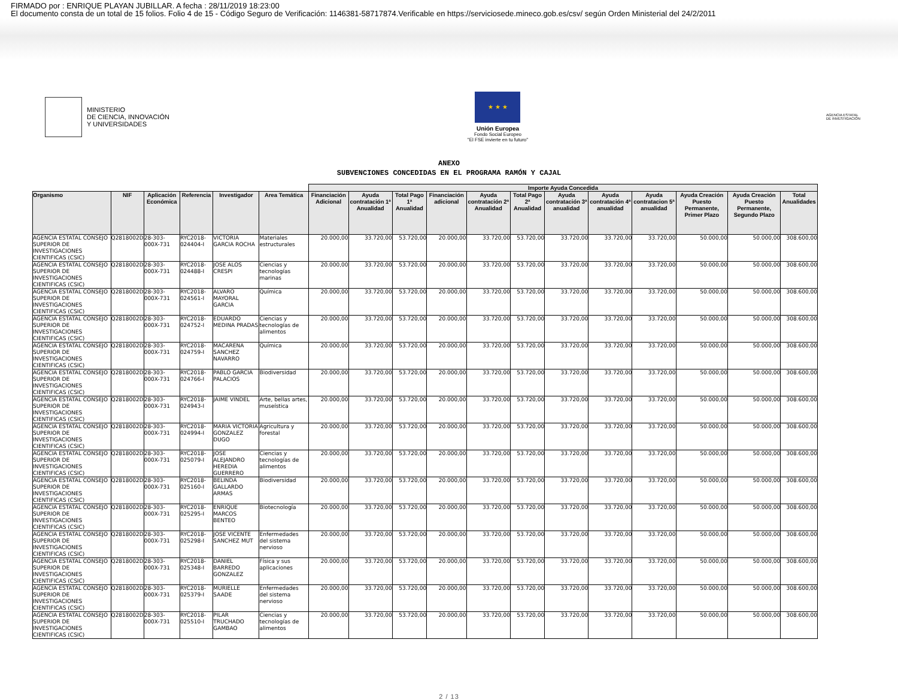FIRMADO por : ENRIQUE PLAYAN JUBILLAR. A fecha : 28/11/2019 18:23:00
El documento consta de un total de 15 folios. Folio 4 de 15 - Código Seguro de Verificación: 1146381-58717874.Verificable en https://serviciosede.mineco.gob.es/csv/ según Orden Ministerial del 24/2/2011
MINISTERIO
DE CIENCIA, INNOVACIÓN
Y UNIVERSIDADES
★ ★ ★
Unión Europea
Fondo Social Europeo
"El FSE invierte en tu futuro"
AGENCIA ESTATAL DE INVESTIGACIÓN
ANEXO
SUBVENCIONES CONCEDIDAS EN EL PROGRAMA RAMÓN Y CAJAL
| | | | | | | Importe Ayuda Concedida | | | | | | | | | | | |
| --- | --- | --- | --- | --- | --- | --- | --- | --- | --- | --- | --- | --- | --- | --- | --- | --- | --- |
| Organismo | NIF | Aplicación Económica | Referencia | Investigador | Area Temática | Financiación Adicional | Ayuda contratación 1ª Anualidad | Total Pago 1ª Anualidad | Financiación adicional | Ayuda contratación 2ª Anualidad | Total Pago 2ª Anualidad | Ayuda contratación 3ª anualidad | Ayuda contratación 4ª anualidad | Ayuda contratacion 5ª anualidad | Ayuda Creación Puesto Permanente, Primer Plazo | Ayuda Creación Puesto Permanente, Segundo Plazo | Total Anualidades |
| AGENCIA ESTATAL CONSEJO SUPERIOR DE INVESTIGACIONES CIENTIFICAS (CSIC) | Q2818002D | 28-303-000X-731 | RYC2018-024404-I | VICTORIA GARCIA ROCHA | Materiales estructurales | 20.000,00 | 33.720,00 | 53.720,00 | 20.000,00 | 33.720,00 | 53.720,00 | 33.720,00 | 33.720,00 | 33.720,00 | 50.000,00 | 50.000,00 | 308.600,00 |
| AGENCIA ESTATAL CONSEJO SUPERIOR DE INVESTIGACIONES CIENTIFICAS (CSIC) | Q2818002D | 28-303-000X-731 | RYC2018-024488-I | JOSE ALOS CRESPI | Ciencias y tecnologías marinas | 20.000,00 | 33.720,00 | 53.720,00 | 20.000,00 | 33.720,00 | 53.720,00 | 33.720,00 | 33.720,00 | 33.720,00 | 50.000,00 | 50.000,00 | 308.600,00 |
| AGENCIA ESTATAL CONSEJO SUPERIOR DE INVESTIGACIONES CIENTIFICAS (CSIC) | Q2818002D | 28-303-000X-731 | RYC2018-024561-I | ALVARO MAYORAL GARCIA | Química | 20.000,00 | 33.720,00 | 53.720,00 | 20.000,00 | 33.720,00 | 53.720,00 | 33.720,00 | 33.720,00 | 33.720,00 | 50.000,00 | 50.000,00 | 308.600,00 |
| AGENCIA ESTATAL CONSEJO SUPERIOR DE INVESTIGACIONES CIENTIFICAS (CSIC) | Q2818002D | 28-303-000X-731 | RYC2018-024752-I | EDUARDO MEDINA PRADAS | Ciencias y tecnologías de alimentos | 20.000,00 | 33.720,00 | 53.720,00 | 20.000,00 | 33.720,00 | 53.720,00 | 33.720,00 | 33.720,00 | 33.720,00 | 50.000,00 | 50.000,00 | 308.600,00 |
| AGENCIA ESTATAL CONSEJO SUPERIOR DE INVESTIGACIONES CIENTIFICAS (CSIC) | Q2818002D | 28-303-000X-731 | RYC2018-024759-I | MACARENA SANCHEZ NAVARRO | Química | 20.000,00 | 33.720,00 | 53.720,00 | 20.000,00 | 33.720,00 | 53.720,00 | 33.720,00 | 33.720,00 | 33.720,00 | 50.000,00 | 50.000,00 | 308.600,00 |
| AGENCIA ESTATAL CONSEJO SUPERIOR DE INVESTIGACIONES CIENTIFICAS (CSIC) | Q2818002D | 28-303-000X-731 | RYC2018-024766-I | PABLO GARCIA PALACIOS | Biodiversidad | 20.000,00 | 33.720,00 | 53.720,00 | 20.000,00 | 33.720,00 | 53.720,00 | 33.720,00 | 33.720,00 | 33.720,00 | 50.000,00 | 50.000,00 | 308.600,00 |
| AGENCIA ESTATAL CONSEJO SUPERIOR DE INVESTIGACIONES CIENTIFICAS (CSIC) | Q2818002D | 28-303-000X-731 | RYC2018-024943-I | JAIME VINDEL | Arte, bellas artes, museística | 20.000,00 | 33.720,00 | 53.720,00 | 20.000,00 | 33.720,00 | 53.720,00 | 33.720,00 | 33.720,00 | 33.720,00 | 50.000,00 | 50.000,00 | 308.600,00 |
| AGENCIA ESTATAL CONSEJO SUPERIOR DE INVESTIGACIONES CIENTIFICAS (CSIC) | Q2818002D | 28-303-000X-731 | RYC2018-024994-I | MARIA VICTORIA GONZALEZ DUGO | Agricultura y forestal | 20.000,00 | 33.720,00 | 53.720,00 | 20.000,00 | 33.720,00 | 53.720,00 | 33.720,00 | 33.720,00 | 33.720,00 | 50.000,00 | 50.000,00 | 308.600,00 |
| AGENCIA ESTATAL CONSEJO SUPERIOR DE INVESTIGACIONES CIENTIFICAS (CSIC) | Q2818002D | 28-303-000X-731 | RYC2018-025079-I | JOSE ALEJANDRO HEREDIA GUERRERO | Ciencias y tecnologías de alimentos | 20.000,00 | 33.720,00 | 53.720,00 | 20.000,00 | 33.720,00 | 53.720,00 | 33.720,00 | 33.720,00 | 33.720,00 | 50.000,00 | 50.000,00 | 308.600,00 |
| AGENCIA ESTATAL CONSEJO SUPERIOR DE INVESTIGACIONES CIENTIFICAS (CSIC) | Q2818002D | 28-303-000X-731 | RYC2018-025160-I | BELINDA GALLARDO ARMAS | Biodiversidad | 20.000,00 | 33.720,00 | 53.720,00 | 20.000,00 | 33.720,00 | 53.720,00 | 33.720,00 | 33.720,00 | 33.720,00 | 50.000,00 | 50.000,00 | 308.600,00 |
| AGENCIA ESTATAL CONSEJO SUPERIOR DE INVESTIGACIONES CIENTIFICAS (CSIC) | Q2818002D | 28-303-000X-731 | RYC2018-025295-I | ENRIQUE MARCOS BENTEO | Biotecnología | 20.000,00 | 33.720,00 | 53.720,00 | 20.000,00 | 33.720,00 | 53.720,00 | 33.720,00 | 33.720,00 | 33.720,00 | 50.000,00 | 50.000,00 | 308.600,00 |
| AGENCIA ESTATAL CONSEJO SUPERIOR DE INVESTIGACIONES CIENTIFICAS (CSIC) | Q2818002D | 28-303-000X-731 | RYC2018-025298-I | JOSE VICENTE SANCHEZ MUT | Enfermedades del sistema nervioso | 20.000,00 | 33.720,00 | 53.720,00 | 20.000,00 | 33.720,00 | 53.720,00 | 33.720,00 | 33.720,00 | 33.720,00 | 50.000,00 | 50.000,00 | 308.600,00 |
| AGENCIA ESTATAL CONSEJO SUPERIOR DE INVESTIGACIONES CIENTIFICAS (CSIC) | Q2818002D | 28-303-000X-731 | RYC2018-025348-I | DANIEL BARREDO GONZALEZ | Física y sus aplicaciones | 20.000,00 | 33.720,00 | 53.720,00 | 20.000,00 | 33.720,00 | 53.720,00 | 33.720,00 | 33.720,00 | 33.720,00 | 50.000,00 | 50.000,00 | 308.600,00 |
| AGENCIA ESTATAL CONSEJO SUPERIOR DE INVESTIGACIONES CIENTIFICAS (CSIC) | Q2818002D | 28-303-000X-731 | RYC2018-025379-I | MURIELLE SAADE | Enfermedades del sistema nervioso | 20.000,00 | 33.720,00 | 53.720,00 | 20.000,00 | 33.720,00 | 53.720,00 | 33.720,00 | 33.720,00 | 33.720,00 | 50.000,00 | 50.000,00 | 308.600,00 |
| AGENCIA ESTATAL CONSEJO SUPERIOR DE INVESTIGACIONES CIENTIFICAS (CSIC) | Q2818002D | 28-303-000X-731 | RYC2018-025510-I | PILAR TRUCHADO GAMBAO | Ciencias y tecnologías de alimentos | 20.000,00 | 33.720,00 | 53.720,00 | 20.000,00 | 33.720,00 | 53.720,00 | 33.720,00 | 33.720,00 | 33.720,00 | 50.000,00 | 50.000,00 | 308.600,00 |
2 / 13